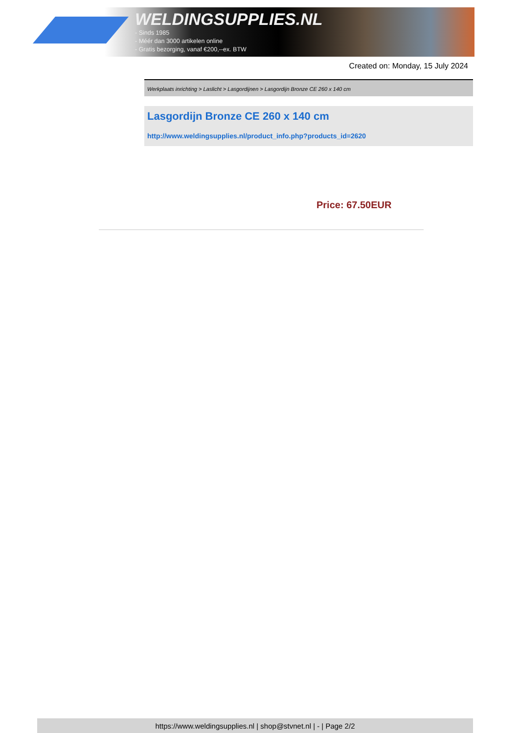WELDINGSUPPLIES.NL
- Sinds 1985
- Méér dan 3000 artikelen online
- Gratis bezorging, vanaf €200,--ex. BTW
Created on: Monday, 15 July 2024
Werkplaats inrichting > Laslicht > Lasgordijnen > Lasgordijn Bronze CE 260 x 140 cm
Lasgordijn Bronze CE 260 x 140 cm
http://www.weldingsupplies.nl/product_info.php?products_id=2620
Price: 67.50EUR
https://www.weldingsupplies.nl | shop@stvnet.nl | - | Page 2/2